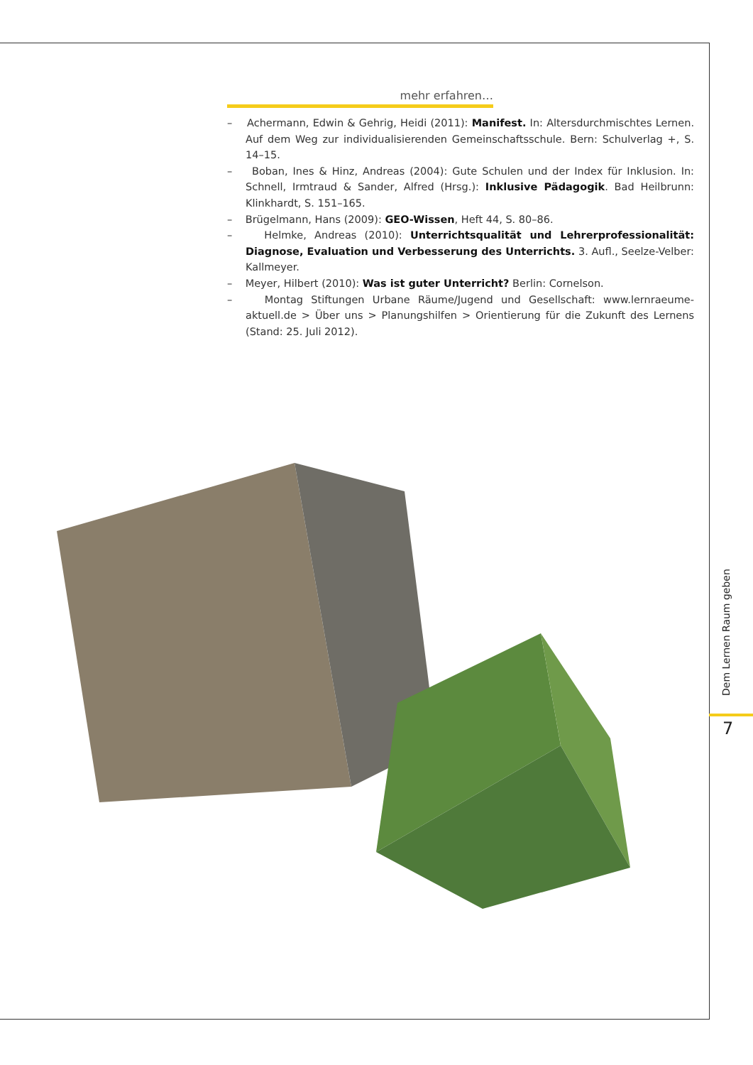mehr erfahren…
– Achermann, Edwin & Gehrig, Heidi (2011): Manifest. In: Altersdurchmischtes Lernen. Auf dem Weg zur individualisierenden Gemeinschaftsschule. Bern: Schulverlag +, S. 14–15.
– Boban, Ines & Hinz, Andreas (2004): Gute Schulen und der Index für Inklusion. In: Schnell, Irmtraud & Sander, Alfred (Hrsg.): Inklusive Pädagogik. Bad Heilbrunn: Klinkhardt, S. 151–165.
– Brügelmann, Hans (2009): GEO-Wissen, Heft 44, S. 80–86.
– Helmke, Andreas (2010): Unterrichtsqualität und Lehrerprofessionalität: Diagnose, Evaluation und Verbesserung des Unterrichts. 3. Aufl., Seelze-Velber: Kallmeyer.
– Meyer, Hilbert (2010): Was ist guter Unterricht? Berlin: Cornelson.
– Montag Stiftungen Urbane Räume/Jugend und Gesellschaft: www.lernraeume-aktuell.de > Über uns > Planungshilfen > Orientierung für die Zukunft des Lernens (Stand: 25. Juli 2012).
Dem Lernen Raum geben
7